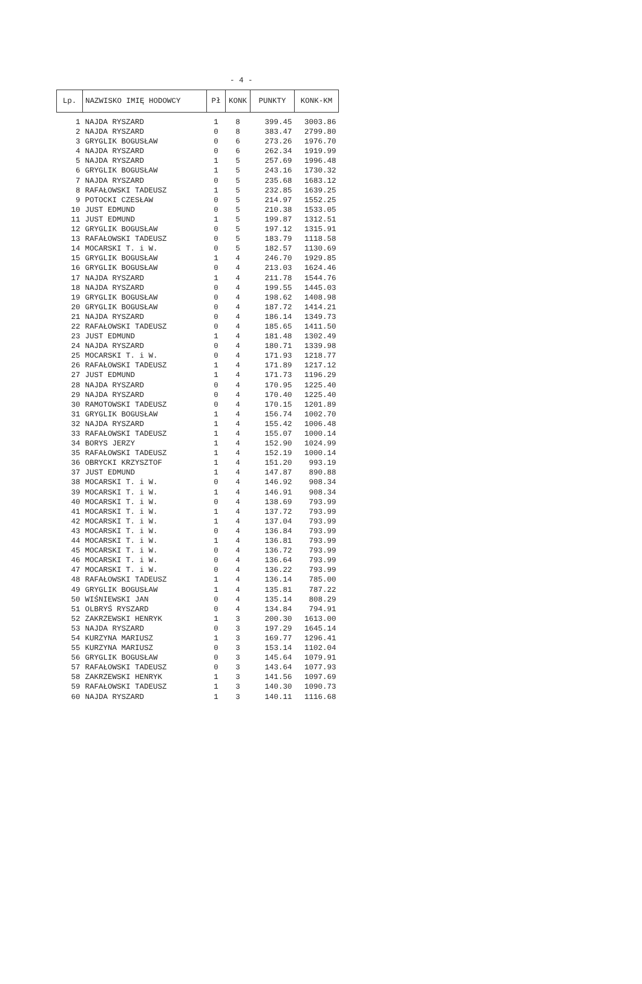- 4 -
| Lp. | NAZWISKO IMIĘ HODOWCY | Pł | KONK | PUNKTY | KONK-KM |
| --- | --- | --- | --- | --- | --- |
| 1 | NAJDA RYSZARD | 1 | 8 | 399.45 | 3003.86 |
| 2 | NAJDA RYSZARD | 0 | 8 | 383.47 | 2799.80 |
| 3 | GRYGLIK BOGUSŁAW | 0 | 6 | 273.26 | 1976.70 |
| 4 | NAJDA RYSZARD | 0 | 6 | 262.34 | 1919.99 |
| 5 | NAJDA RYSZARD | 1 | 5 | 257.69 | 1996.48 |
| 6 | GRYGLIK BOGUSŁAW | 1 | 5 | 243.16 | 1730.32 |
| 7 | NAJDA RYSZARD | 0 | 5 | 235.68 | 1683.12 |
| 8 | RAFAŁOWSKI TADEUSZ | 1 | 5 | 232.85 | 1639.25 |
| 9 | POTOCKI CZESŁAW | 0 | 5 | 214.97 | 1552.25 |
| 10 | JUST EDMUND | 0 | 5 | 210.38 | 1533.05 |
| 11 | JUST EDMUND | 1 | 5 | 199.87 | 1312.51 |
| 12 | GRYGLIK BOGUSŁAW | 0 | 5 | 197.12 | 1315.91 |
| 13 | RAFAŁOWSKI TADEUSZ | 0 | 5 | 183.79 | 1118.58 |
| 14 | MOCARSKI T. i W. | 0 | 5 | 182.57 | 1130.69 |
| 15 | GRYGLIK BOGUSŁAW | 1 | 4 | 246.70 | 1929.85 |
| 16 | GRYGLIK BOGUSŁAW | 0 | 4 | 213.03 | 1624.46 |
| 17 | NAJDA RYSZARD | 1 | 4 | 211.78 | 1544.76 |
| 18 | NAJDA RYSZARD | 0 | 4 | 199.55 | 1445.03 |
| 19 | GRYGLIK BOGUSŁAW | 0 | 4 | 198.62 | 1408.98 |
| 20 | GRYGLIK BOGUSŁAW | 0 | 4 | 187.72 | 1414.21 |
| 21 | NAJDA RYSZARD | 0 | 4 | 186.14 | 1349.73 |
| 22 | RAFAŁOWSKI TADEUSZ | 0 | 4 | 185.65 | 1411.50 |
| 23 | JUST EDMUND | 1 | 4 | 181.48 | 1302.49 |
| 24 | NAJDA RYSZARD | 0 | 4 | 180.71 | 1339.98 |
| 25 | MOCARSKI T. i W. | 0 | 4 | 171.93 | 1218.77 |
| 26 | RAFAŁOWSKI TADEUSZ | 1 | 4 | 171.89 | 1217.12 |
| 27 | JUST EDMUND | 1 | 4 | 171.73 | 1196.29 |
| 28 | NAJDA RYSZARD | 0 | 4 | 170.95 | 1225.40 |
| 29 | NAJDA RYSZARD | 0 | 4 | 170.40 | 1225.40 |
| 30 | RAMOTOWSKI TADEUSZ | 0 | 4 | 170.15 | 1201.89 |
| 31 | GRYGLIK BOGUSŁAW | 1 | 4 | 156.74 | 1002.70 |
| 32 | NAJDA RYSZARD | 1 | 4 | 155.42 | 1006.48 |
| 33 | RAFAŁOWSKI TADEUSZ | 1 | 4 | 155.07 | 1000.14 |
| 34 | BORYS JERZY | 1 | 4 | 152.90 | 1024.99 |
| 35 | RAFAŁOWSKI TADEUSZ | 1 | 4 | 152.19 | 1000.14 |
| 36 | OBRYCKI KRZYSZTOF | 1 | 4 | 151.20 | 993.19 |
| 37 | JUST EDMUND | 1 | 4 | 147.87 | 890.88 |
| 38 | MOCARSKI T. i W. | 0 | 4 | 146.92 | 908.34 |
| 39 | MOCARSKI T. i W. | 1 | 4 | 146.91 | 908.34 |
| 40 | MOCARSKI T. i W. | 0 | 4 | 138.69 | 793.99 |
| 41 | MOCARSKI T. i W. | 1 | 4 | 137.72 | 793.99 |
| 42 | MOCARSKI T. i W. | 1 | 4 | 137.04 | 793.99 |
| 43 | MOCARSKI T. i W. | 0 | 4 | 136.84 | 793.99 |
| 44 | MOCARSKI T. i W. | 1 | 4 | 136.81 | 793.99 |
| 45 | MOCARSKI T. i W. | 0 | 4 | 136.72 | 793.99 |
| 46 | MOCARSKI T. i W. | 0 | 4 | 136.64 | 793.99 |
| 47 | MOCARSKI T. i W. | 0 | 4 | 136.22 | 793.99 |
| 48 | RAFAŁOWSKI TADEUSZ | 1 | 4 | 136.14 | 785.00 |
| 49 | GRYGLIK BOGUSŁAW | 1 | 4 | 135.81 | 787.22 |
| 50 | WIŚNIEWSKI JAN | 0 | 4 | 135.14 | 808.29 |
| 51 | OLBRYŚ RYSZARD | 0 | 4 | 134.84 | 794.91 |
| 52 | ZAKRZEWSKI HENRYK | 1 | 3 | 200.30 | 1613.00 |
| 53 | NAJDA RYSZARD | 0 | 3 | 197.29 | 1645.14 |
| 54 | KURZYNA MARIUSZ | 1 | 3 | 169.77 | 1296.41 |
| 55 | KURZYNA MARIUSZ | 0 | 3 | 153.14 | 1102.04 |
| 56 | GRYGLIK BOGUSŁAW | 0 | 3 | 145.64 | 1079.91 |
| 57 | RAFAŁOWSKI TADEUSZ | 0 | 3 | 143.64 | 1077.93 |
| 58 | ZAKRZEWSKI HENRYK | 1 | 3 | 141.56 | 1097.69 |
| 59 | RAFAŁOWSKI TADEUSZ | 1 | 3 | 140.30 | 1090.73 |
| 60 | NAJDA RYSZARD | 1 | 3 | 140.11 | 1116.68 |